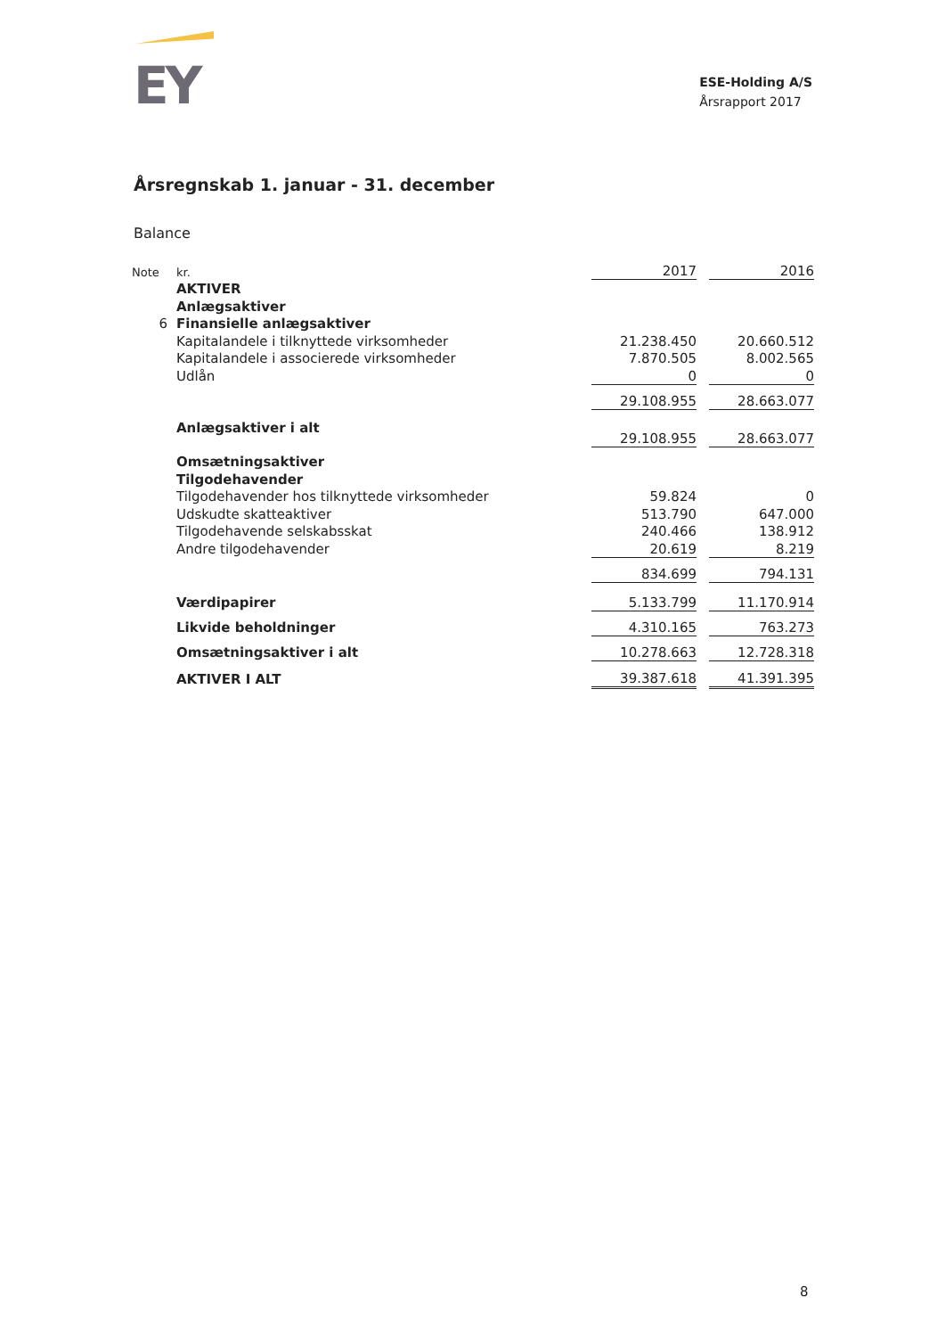EY
ESE-Holding A/S
Årsrapport 2017
Årsregnskab 1. januar - 31. december
Balance
| Note | kr. | 2017 | | 2016 |
| | AKTIVER | | | |
| | Anlægsaktiver | | | |
| 6 | Finansielle anlægsaktiver | | | |
| | Kapitalandele i tilknyttede virksomheder | 21.238.450 | | 20.660.512 |
| | Kapitalandele i associerede virksomheder | 7.870.505 | | 8.002.565 |
| | Udlån | 0 | | 0 |
| | | 29.108.955 | | 28.663.077 |
| | Anlægsaktiver i alt | 29.108.955 | | 28.663.077 |
| | Omsætningsaktiver | | | |
| | Tilgodehavender | | | |
| | Tilgodehavender hos tilknyttede virksomheder | 59.824 | | 0 |
| | Udskudte skatteaktiver | 513.790 | | 647.000 |
| | Tilgodehavende selskabsskat | 240.466 | | 138.912 |
| | Andre tilgodehavender | 20.619 | | 8.219 |
| | | 834.699 | | 794.131 |
| | Værdipapirer | 5.133.799 | | 11.170.914 |
| | Likvide beholdninger | 4.310.165 | | 763.273 |
| | Omsætningsaktiver i alt | 10.278.663 | | 12.728.318 |
| | AKTIVER I ALT | 39.387.618 | | 41.391.395 |
8